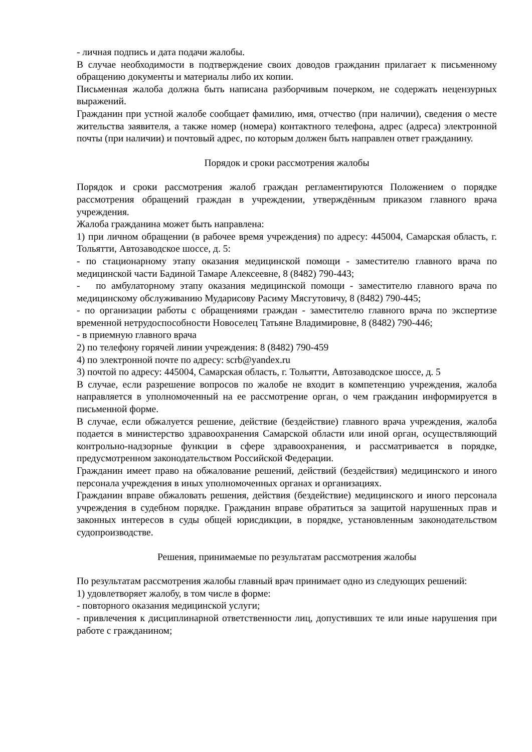- личная подпись и дата подачи жалобы.
В случае необходимости в подтверждение своих доводов гражданин прилагает к письменному обращению документы и материалы либо их копии.
Письменная жалоба должна быть написана разборчивым почерком, не содержать нецензурных выражений.
Гражданин при устной жалобе сообщает фамилию, имя, отчество (при наличии), сведения о месте жительства заявителя, а также номер (номера) контактного телефона, адрес (адреса) электронной почты (при наличии) и почтовый адрес, по которым должен быть направлен ответ гражданину.
Порядок и сроки рассмотрения жалобы
Порядок и сроки рассмотрения жалоб граждан регламентируются Положением о порядке рассмотрения обращений граждан в учреждении, утверждённым приказом главного врача учреждения.
Жалоба гражданина может быть направлена:
1) при личном обращении (в рабочее время учреждения) по адресу: 445004, Самарская область, г. Тольятти, Автозаводское шоссе, д. 5:
- по стационарному этапу оказания медицинской помощи - заместителю главного врача по медицинской части Бадиной Тамаре Алексеевне, 8 (8482) 790-443;
- по амбулаторному этапу оказания медицинской помощи - заместителю главного врача по медицинскому обслуживанию Мударисову Расиму Мясгутовичу, 8 (8482) 790-445;
- по организации работы с обращениями граждан - заместителю главного врача по экспертизе временной нетрудоспособности Новоселец Татьяне Владимировне, 8 (8482) 790-446;
- в приемную главного врача
2) по телефону горячей линии учреждения: 8 (8482) 790-459
4) по электронной почте по адресу: scrb@yandex.ru
3) почтой по адресу: 445004, Самарская область, г. Тольятти, Автозаводское шоссе, д. 5
В случае, если разрешение вопросов по жалобе не входит в компетенцию учреждения, жалоба направляется в уполномоченный на ее рассмотрение орган, о чем гражданин информируется в письменной форме.
В случае, если обжалуется решение, действие (бездействие) главного врача учреждения, жалоба подается в министерство здравоохранения Самарской области или иной орган, осуществляющий контрольно-надзорные функции в сфере здравоохранения, и рассматривается в порядке, предусмотренном законодательством Российской Федерации.
Гражданин имеет право на обжалование решений, действий (бездействия) медицинского и иного персонала учреждения в иных уполномоченных органах и организациях.
Гражданин вправе обжаловать решения, действия (бездействие) медицинского и иного персонала учреждения в судебном порядке. Гражданин вправе обратиться за защитой нарушенных прав и законных интересов в суды общей юрисдикции, в порядке, установленным законодательством судопроизводстве.
Решения, принимаемые по результатам рассмотрения жалобы
По результатам рассмотрения жалобы главный врач принимает одно из следующих решений:
1) удовлетворяет жалобу, в том числе в форме:
- повторного оказания медицинской услуги;
- привлечения к дисциплинарной ответственности лиц, допустивших те или иные нарушения при работе с гражданином;